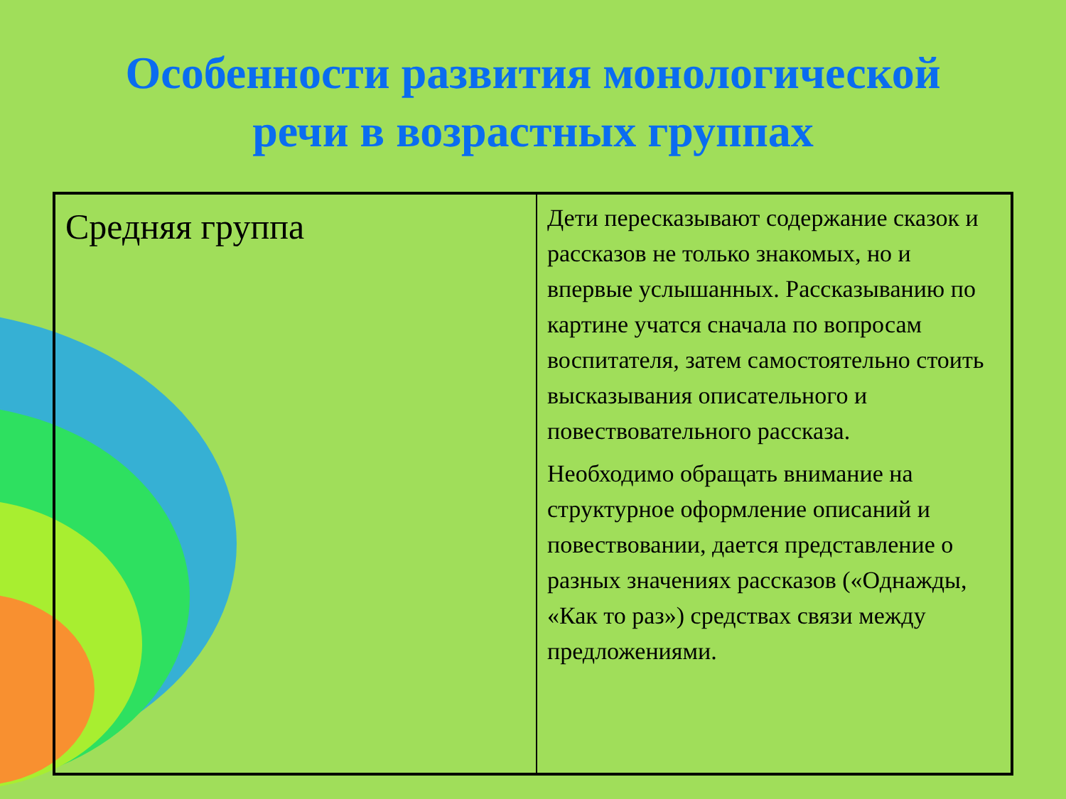Особенности развития монологической
речи в возрастных группах
| Средняя группа | Дети пересказывают содержание сказок и рассказов не только знакомых, но и впервые услышанных. Рассказыванию по картине учатся сначала по вопросам воспитателя, затем самостоятельно стоить высказывания описательного и повествовательного рассказа. Необходимо обращать внимание на структурное оформление описаний и повествовании, дается представление о разных значениях рассказов («Однажды, «Как то раз») средствах связи между предложениями. |